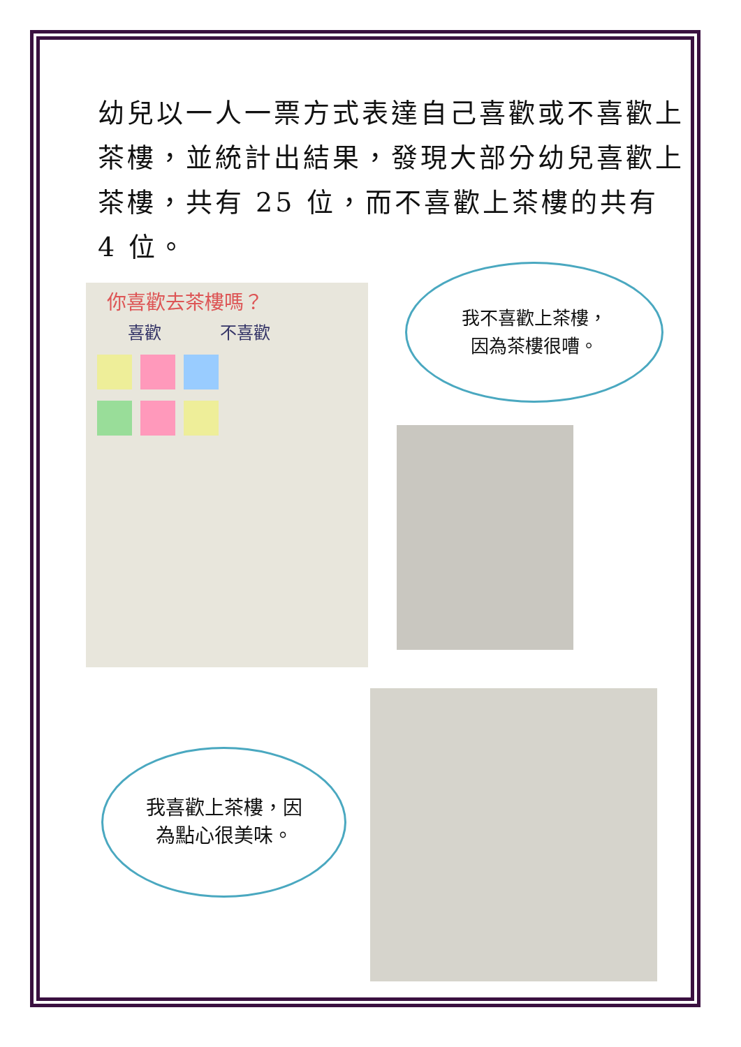幼兒以一人一票方式表達自己喜歡或不喜歡上茶樓，並統計出結果，發現大部分幼兒喜歡上茶樓，共有 25 位，而不喜歡上茶樓的共有 4 位。
你喜歡去茶樓嗎？
喜歡 不喜歡
我不喜歡上茶樓，
因為茶樓很嘈。
我喜歡上茶樓，因
為點心很美味。